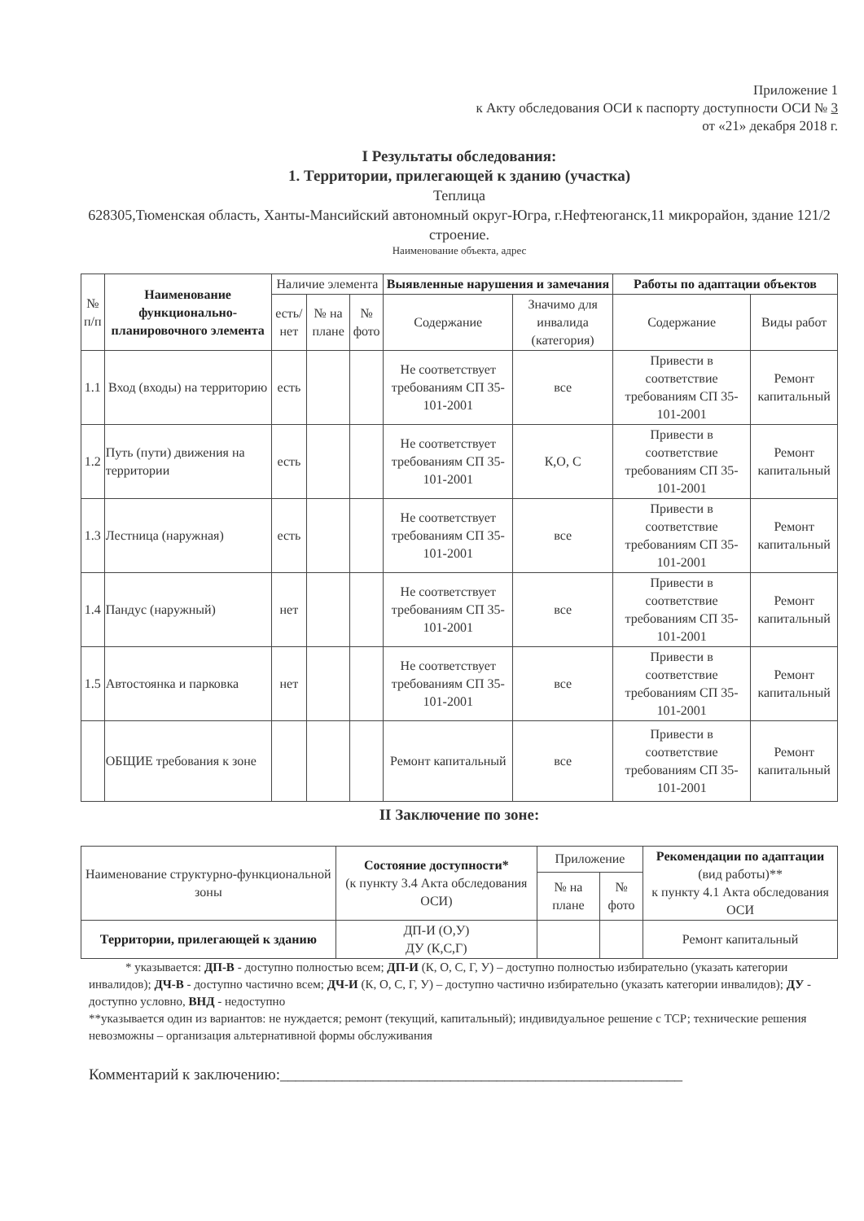Приложение 1
к Акту обследования ОСИ к паспорту доступности ОСИ № 3
от «21» декабря 2018 г.
I Результаты обследования:
1. Территории, прилегающей к зданию (участка)
Теплица
628305,Тюменская область, Ханты-Мансийский автономный округ-Югра, г.Нефтеюганск,11 микрорайон, здание 121/2 строение.
Наименование объекта, адрес
| № п/п | Наименование функционально-планировочного элемента | Наличие элемента | | | Выявленные нарушения и замечания | | Работы по адаптации объектов | |
| --- | --- | --- | --- | --- | --- | --- | --- | --- |
| | | есть/ нет | № на плане | № фото | Содержание | Значимо для инвалида (категория) | Содержание | Виды работ |
| 1.1 | Вход (входы) на территорию | есть | | | Не соответствует требованиям СП 35-101-2001 | все | Привести в соответствие требованиям СП 35-101-2001 | Ремонт капитальный |
| 1.2 | Путь (пути) движения на территории | есть | | | Не соответствует требованиям СП 35-101-2001 | К,О, С | Привести в соответствие требованиям СП 35-101-2001 | Ремонт капитальный |
| 1.3 | Лестница (наружная) | есть | | | Не соответствует требованиям СП 35-101-2001 | все | Привести в соответствие требованиям СП 35-101-2001 | Ремонт капитальный |
| 1.4 | Пандус (наружный) | нет | | | Не соответствует требованиям СП 35-101-2001 | все | Привести в соответствие требованиям СП 35-101-2001 | Ремонт капитальный |
| 1.5 | Автостоянка и парковка | нет | | | Не соответствует требованиям СП 35-101-2001 | все | Привести в соответствие требованиям СП 35-101-2001 | Ремонт капитальный |
| | ОБЩИЕ требования к зоне | | | | Ремонт капитальный | все | Привести в соответствие требованиям СП 35-101-2001 | Ремонт капитальный |
II Заключение по зоне:
| Наименование структурно-функциональной зоны | Состояние доступности* (к пункту 3.4 Акта обследования ОСИ) | Приложение | | Рекомендации по адаптации (вид работы)** к пункту 4.1 Акта обследования ОСИ |
| --- | --- | --- | --- | --- |
| | | № на плане | № фото | |
| Территории, прилегающей к зданию | ДП-И (О,У) ДУ (К,С,Г) | | | Ремонт капитальный |
* указывается: ДП-В - доступно полностью всем; ДП-И (К, О, С, Г, У) – доступно полностью избирательно (указать категории инвалидов); ДЧ-В - доступно частично всем; ДЧ-И (К, О, С, Г, У) – доступно частично избирательно (указать категории инвалидов); ДУ - доступно условно, ВНД - недоступно
**указывается один из вариантов: не нуждается; ремонт (текущий, капитальный); индивидуальное решение с ТСР; технические решения невозможны – организация альтернативной формы обслуживания
Комментарий к заключению:____________________________________________________